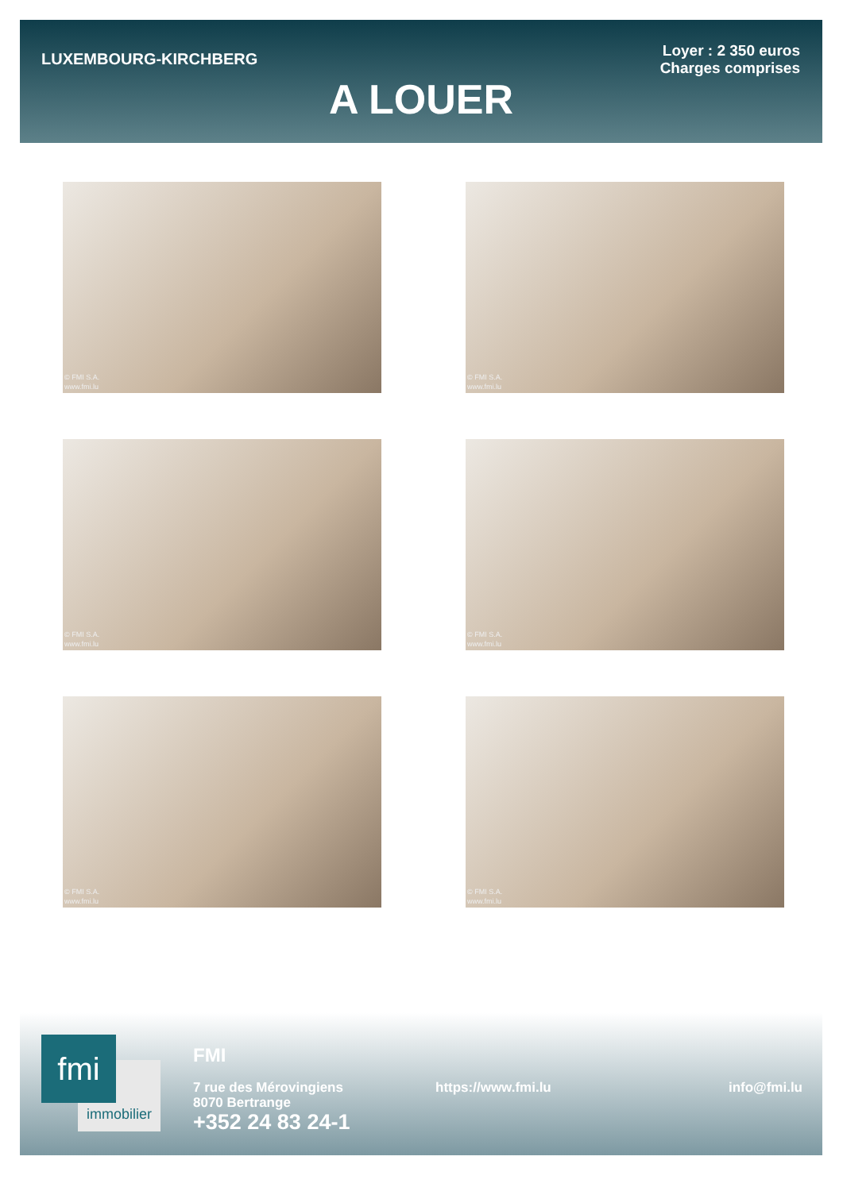LUXEMBOURG-KIRCHBERG
Loyer : 2 350 euros
Charges comprises
A LOUER
© FMI S.A.
www.fmi.lu
© FMI S.A.
www.fmi.lu
© FMI S.A.
www.fmi.lu
© FMI S.A.
www.fmi.lu
© FMI S.A.
www.fmi.lu
© FMI S.A.
www.fmi.lu
immobilier
fmi
FMI
7 rue des Mérovingiens
8070 Bertrange
+352 24 83 24-1
https://www.fmi.lu info@fmi.lu